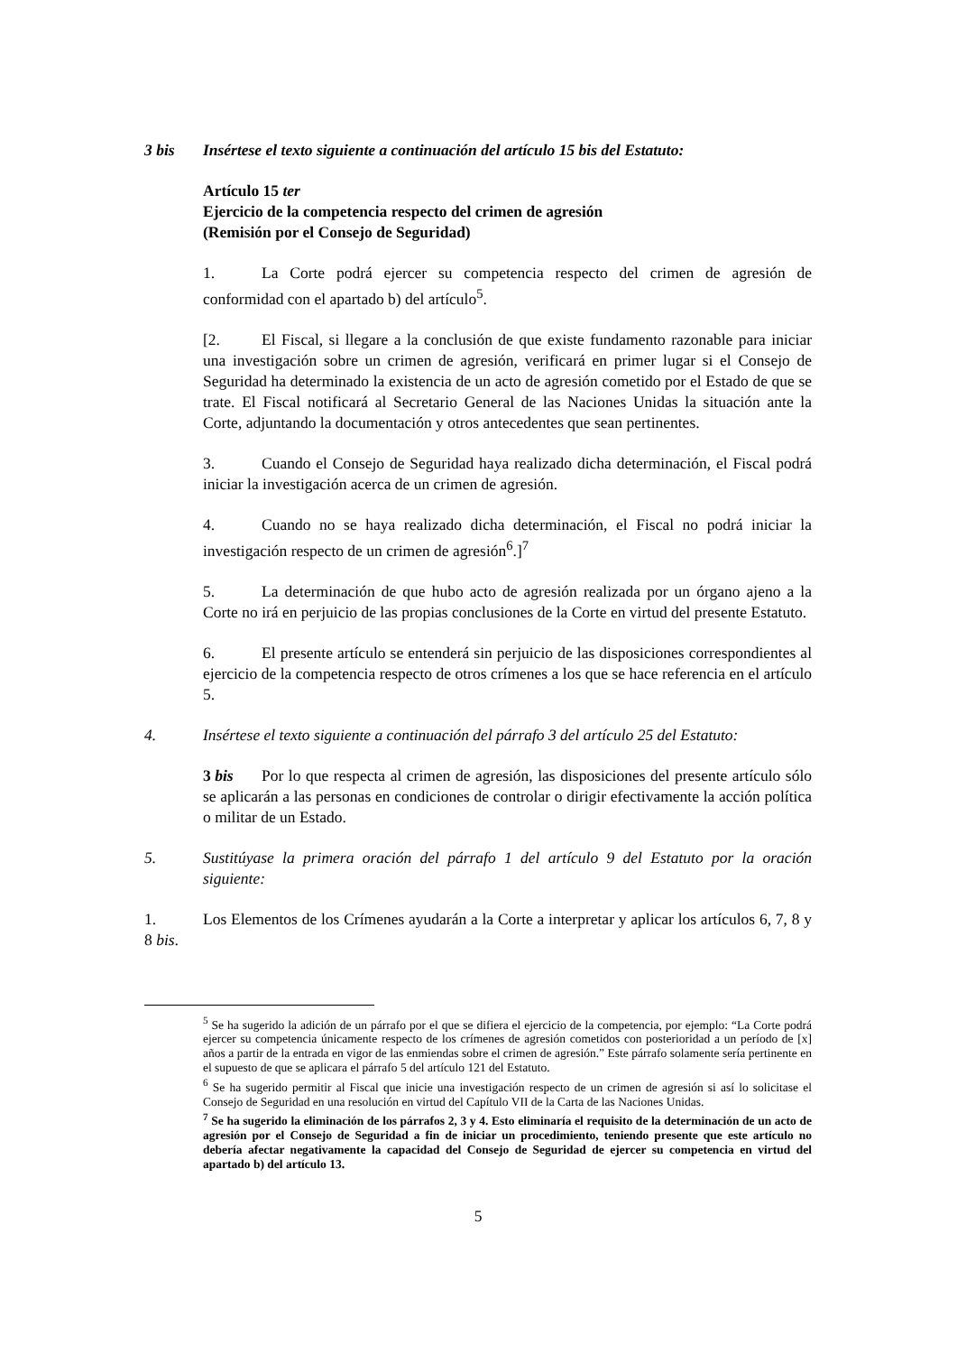3 bis Insértese el texto siguiente a continuación del artículo 15 bis del Estatuto:
Artículo 15 ter
Ejercicio de la competencia respecto del crimen de agresión
(Remisión por el Consejo de Seguridad)
1. La Corte podrá ejercer su competencia respecto del crimen de agresión de conformidad con el apartado b) del artículo<sup>5</sup>.
[2. El Fiscal, si llegare a la conclusión de que existe fundamento razonable para iniciar una investigación sobre un crimen de agresión, verificará en primer lugar si el Consejo de Seguridad ha determinado la existencia de un acto de agresión cometido por el Estado de que se trate. El Fiscal notificará al Secretario General de las Naciones Unidas la situación ante la Corte, adjuntando la documentación y otros antecedentes que sean pertinentes.
3. Cuando el Consejo de Seguridad haya realizado dicha determinación, el Fiscal podrá iniciar la investigación acerca de un crimen de agresión.
4. Cuando no se haya realizado dicha determinación, el Fiscal no podrá iniciar la investigación respecto de un crimen de agresión<sup>6</sup>.]<sup>7</sup>
5. La determinación de que hubo acto de agresión realizada por un órgano ajeno a la Corte no irá en perjuicio de las propias conclusiones de la Corte en virtud del presente Estatuto.
6. El presente artículo se entenderá sin perjuicio de las disposiciones correspondientes al ejercicio de la competencia respecto de otros crímenes a los que se hace referencia en el artículo 5.
4. Insértese el texto siguiente a continuación del párrafo 3 del artículo 25 del Estatuto:
3 bis Por lo que respecta al crimen de agresión, las disposiciones del presente artículo sólo se aplicarán a las personas en condiciones de controlar o dirigir efectivamente la acción política o militar de un Estado.
5. Sustitúyase la primera oración del párrafo 1 del artículo 9 del Estatuto por la oración siguiente:
1. Los Elementos de los Crímenes ayudarán a la Corte a interpretar y aplicar los artículos 6, 7, 8 y 8 bis.
<sup>5</sup> Se ha sugerido la adición de un párrafo por el que se difiera el ejercicio de la competencia, por ejemplo: “La Corte podrá ejercer su competencia únicamente respecto de los crímenes de agresión cometidos con posterioridad a un período de [x] años a partir de la entrada en vigor de las enmiendas sobre el crimen de agresión.” Este párrafo solamente sería pertinente en el supuesto de que se aplicara el párrafo 5 del artículo 121 del Estatuto.
<sup>6</sup> Se ha sugerido permitir al Fiscal que inicie una investigación respecto de un crimen de agresión si así lo solicitase el Consejo de Seguridad en una resolución en virtud del Capítulo VII de la Carta de las Naciones Unidas.
<sup>7</sup> Se ha sugerido la eliminación de los párrafos 2, 3 y 4. Esto eliminaría el requisito de la determinación de un acto de agresión por el Consejo de Seguridad a fin de iniciar un procedimiento, teniendo presente que este artículo no debería afectar negativamente la capacidad del Consejo de Seguridad de ejercer su competencia en virtud del apartado b) del artículo 13.
5